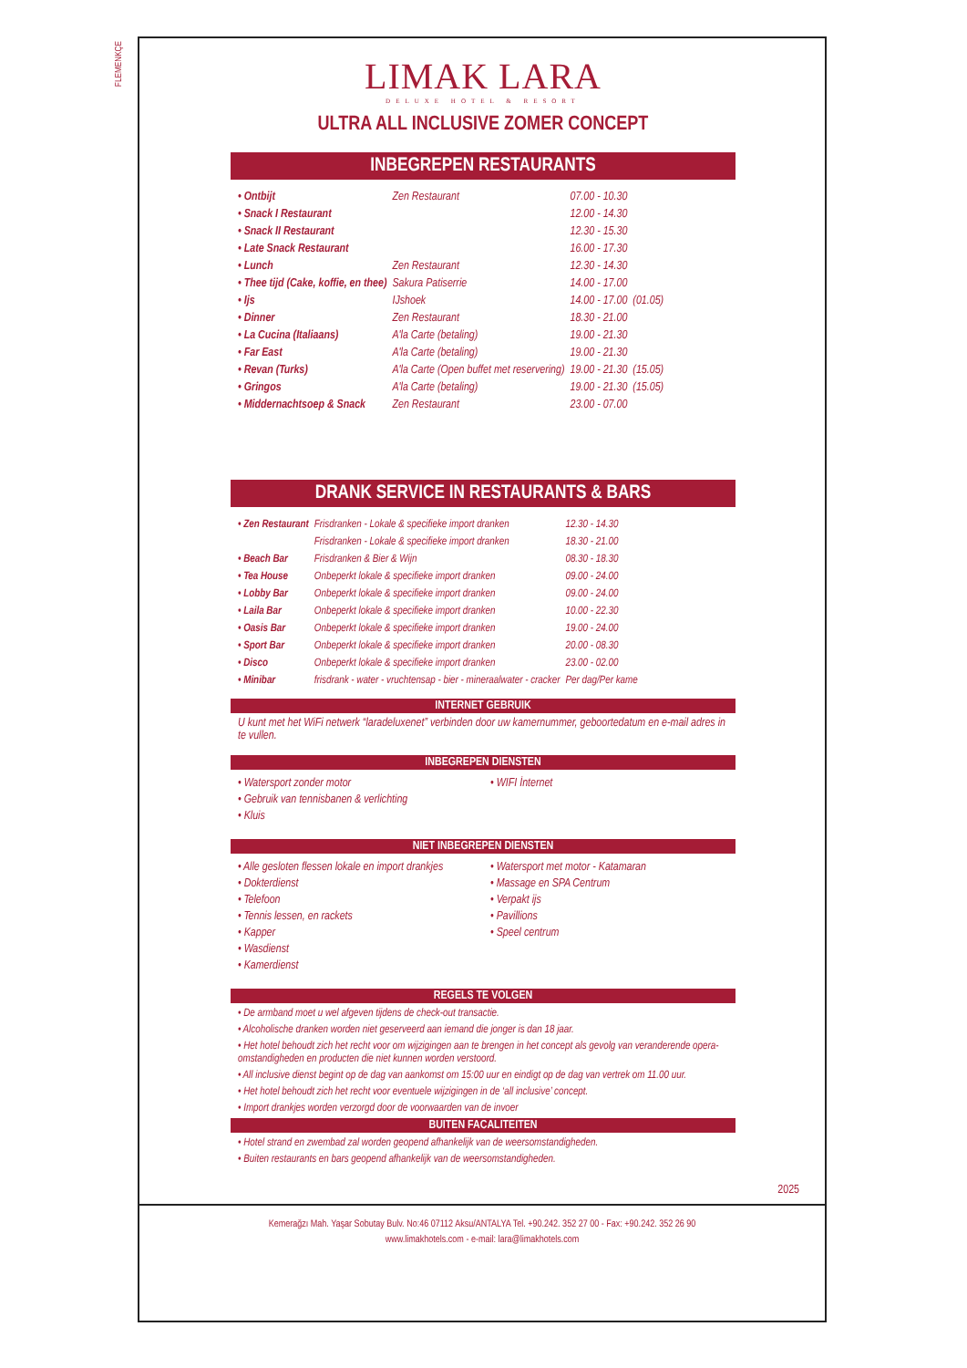FLEMENKÇE
LIMAK LARA
DELUXE HOTEL & RESORT
ULTRA ALL INCLUSIVE ZOMER CONCEPT
INBEGREPEN RESTAURANTS
| • Ontbijt | Zen Restaurant | 07.00 - 10.30 | |
| • Snack I Restaurant | | 12.00 - 14.30 | |
| • Snack II Restaurant | | 12.30 - 15.30 | |
| • Late Snack Restaurant | | 16.00 - 17.30 | |
| • Lunch | Zen Restaurant | 12.30 - 14.30 | |
| • Thee tijd (Cake, koffie, en thee) | Sakura Patiserrie | 14.00 - 17.00 | |
| • Ijs | IJshoek | 14.00 - 17.00 | (01.05) |
| • Dinner | Zen Restaurant | 18.30 - 21.00 | |
| • La Cucina (Italiaans) | A'la Carte (betaling) | 19.00 - 21.30 | |
| • Far East | A'la Carte (betaling) | 19.00 - 21.30 | |
| • Revan (Turks) | A'la Carte (Open buffet met reservering) | 19.00 - 21.30 | (15.05) |
| • Gringos | A'la Carte (betaling) | 19.00 - 21.30 | (15.05) |
| • Middernachtsoep & Snack | Zen Restaurant | 23.00 - 07.00 | |
DRANK SERVICE IN RESTAURANTS & BARS
| • Zen Restaurant | Frisdranken - Lokale & specifieke import dranken | 12.30 - 14.30 |
| | Frisdranken - Lokale & specifieke import dranken | 18.30 - 21.00 |
| • Beach Bar | Frisdranken & Bier & Wijn | 08.30 - 18.30 |
| • Tea House | Onbeperkt lokale & specifieke import dranken | 09.00 - 24.00 |
| • Lobby Bar | Onbeperkt lokale & specifieke import dranken | 09.00 - 24.00 |
| • Laila Bar | Onbeperkt lokale & specifieke import dranken | 10.00 - 22.30 |
| • Oasis Bar | Onbeperkt lokale & specifieke import dranken | 19.00 - 24.00 |
| • Sport Bar | Onbeperkt lokale & specifieke import dranken | 20.00 - 08.30 |
| • Disco | Onbeperkt lokale & specifieke import dranken | 23.00 - 02.00 |
| • Minibar | frisdrank - water - vruchtensap - bier - mineraalwater - cracker | Per dag/Per kame |
INTERNET GEBRUIK
U kunt met het WiFi netwerk “laradeluxenet” verbinden door uw kamernummer, geboortedatum en e-mail adres in te vullen.
INBEGREPEN DIENSTEN
• Watersport zonder motor
• Gebruik van tennisbanen & verlichting
• Kluis
• WIFI İnternet
NIET INBEGREPEN DIENSTEN
• Alle gesloten flessen lokale en import drankjes
• Dokterdienst
• Telefoon
• Tennis lessen, en rackets
• Kapper
• Wasdienst
• Kamerdienst
• Watersport met motor - Katamaran
• Massage en SPA Centrum
• Verpakt ijs
• Pavillions
• Speel centrum
REGELS TE VOLGEN
• De armband moet u wel afgeven tijdens de check-out transactie.
• Alcoholische dranken worden niet geserveerd aan iemand die jonger is dan 18 jaar.
• Het hotel behoudt zich het recht voor om wijzigingen aan te brengen in het concept als gevolg van veranderende opera-omstandigheden en producten die niet kunnen worden verstoord.
• All inclusive dienst begint op de dag van aankomst om 15:00 uur en eindigt op de dag van vertrek om 11.00 uur.
• Het hotel behoudt zich het recht voor eventuele wijzigingen in de ‘all inclusive’ concept.
• Import drankjes worden verzorgd door de voorwaarden van de invoer
BUITEN FACALITEITEN
• Hotel strand en zwembad zal worden geopend afhankelijk van de weersomstandigheden.
• Buiten restaurants en bars geopend afhankelijk van de weersomstandigheden.
2025
Kemerağzı Mah. Yaşar Sobutay Bulv. No:46 07112 Aksu/ANTALYA Tel. +90.242. 352 27 00 - Fax: +90.242. 352 26 90
www.limakhotels.com - e-mail: lara@limakhotels.com